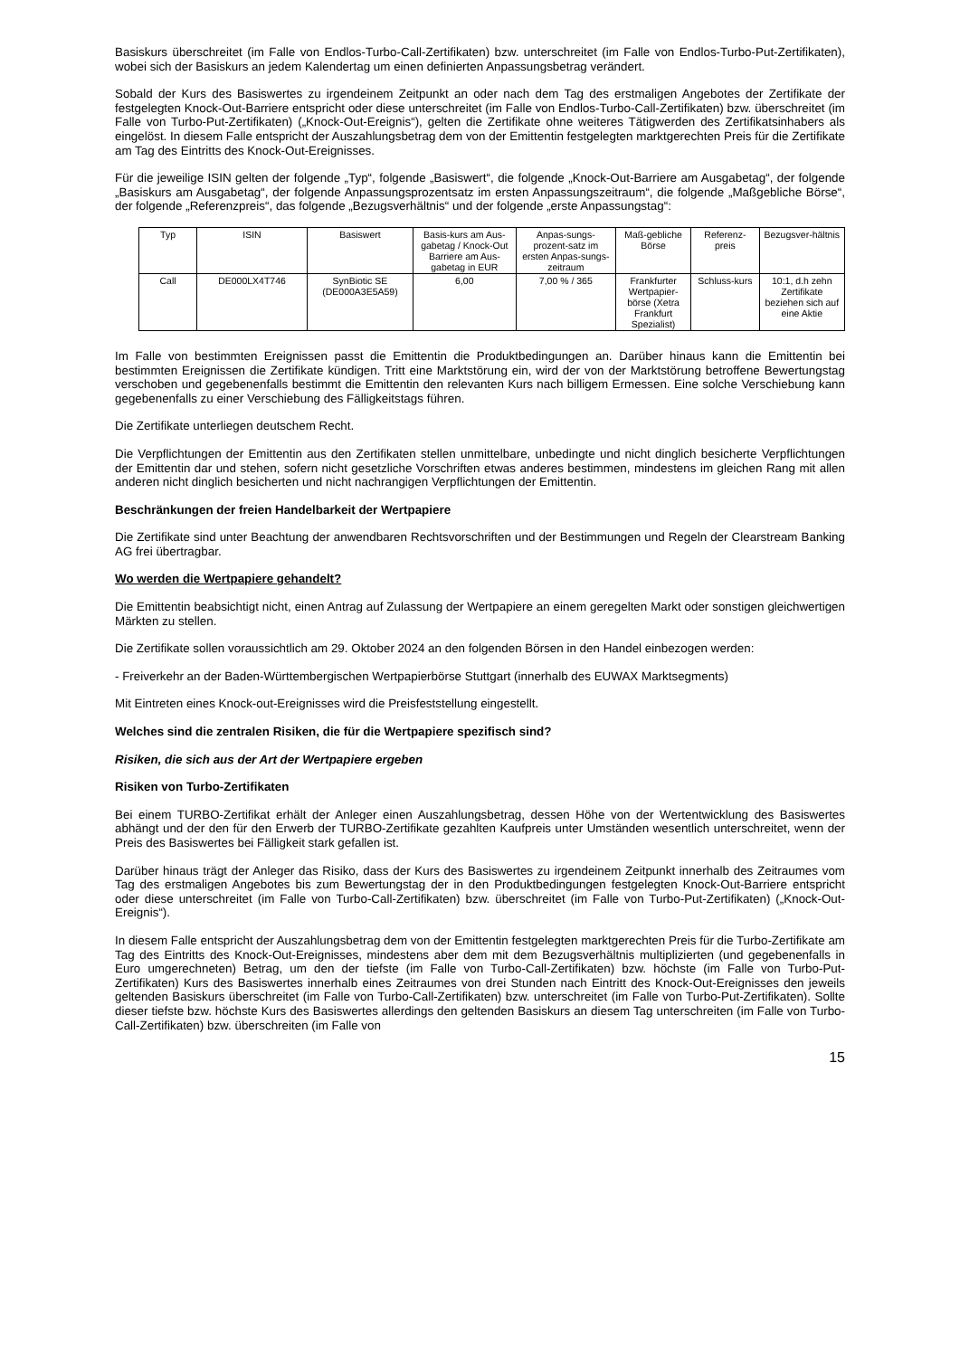Basiskurs überschreitet (im Falle von Endlos-Turbo-Call-Zertifikaten) bzw. unterschreitet (im Falle von Endlos-Turbo-Put-Zertifikaten), wobei sich der Basiskurs an jedem Kalendertag um einen definierten Anpassungsbetrag verändert.
Sobald der Kurs des Basiswertes zu irgendeinem Zeitpunkt an oder nach dem Tag des erstmaligen Angebotes der Zertifikate der festgelegten Knock-Out-Barriere entspricht oder diese unterschreitet (im Falle von Endlos-Turbo-Call-Zertifikaten) bzw. überschreitet (im Falle von Turbo-Put-Zertifikaten) („Knock-Out-Ereignis“), gelten die Zertifikate ohne weiteres Tätigwerden des Zertifikatsinhabers als eingelöst. In diesem Falle entspricht der Auszahlungsbetrag dem von der Emittentin festgelegten marktgerechten Preis für die Zertifikate am Tag des Eintritts des Knock-Out-Ereignisses.
Für die jeweilige ISIN gelten der folgende „Typ“, folgende „Basiswert“, die folgende „Knock-Out-Barriere am Ausgabetag“, der folgende „Basiskurs am Ausgabetag“, der folgende Anpassungsprozentsatz im ersten Anpassungszeitraum“, die folgende „Maßgebliche Börse“, der folgende „Referenzpreis“, das folgende „Bezugsverhältnis“ und der folgende „erste Anpassungstag“:
| Typ | ISIN | Basiswert | Basis-kurs am Aus-gabetag / Knock-Out Barriere am Aus-gabetag in EUR | Anpas-sungs-prozent-satz im ersten Anpas-sungs-zeitraum | Maß-gebliche Börse | Referenz-preis | Bezugsver-hältnis |
| Call | DE000LX4T746 | SynBiotic SE (DE000A3E5A59) | 6,00 | 7,00 % / 365 | Frankfurter Wertpapier-börse (Xetra Frankfurt Spezialist) | Schluss-kurs | 10:1, d.h zehn Zertifikate beziehen sich auf eine Aktie |
Im Falle von bestimmten Ereignissen passt die Emittentin die Produktbedingungen an. Darüber hinaus kann die Emittentin bei bestimmten Ereignissen die Zertifikate kündigen. Tritt eine Marktstörung ein, wird der von der Marktstörung betroffene Bewertungstag verschoben und gegebenenfalls bestimmt die Emittentin den relevanten Kurs nach billigem Ermessen. Eine solche Verschiebung kann gegebenenfalls zu einer Verschiebung des Fälligkeitstags führen.
Die Zertifikate unterliegen deutschem Recht.
Die Verpflichtungen der Emittentin aus den Zertifikaten stellen unmittelbare, unbedingte und nicht dinglich besicherte Verpflichtungen der Emittentin dar und stehen, sofern nicht gesetzliche Vorschriften etwas anderes bestimmen, mindestens im gleichen Rang mit allen anderen nicht dinglich besicherten und nicht nachrangigen Verpflichtungen der Emittentin.
Beschränkungen der freien Handelbarkeit der Wertpapiere
Die Zertifikate sind unter Beachtung der anwendbaren Rechtsvorschriften und der Bestimmungen und Regeln der Clearstream Banking AG frei übertragbar.
Wo werden die Wertpapiere gehandelt?
Die Emittentin beabsichtigt nicht, einen Antrag auf Zulassung der Wertpapiere an einem geregelten Markt oder sonstigen gleichwertigen Märkten zu stellen.
Die Zertifikate sollen voraussichtlich am 29. Oktober 2024 an den folgenden Börsen in den Handel einbezogen werden:
- Freiverkehr an der Baden-Württembergischen Wertpapierbörse Stuttgart (innerhalb des EUWAX Marktsegments)
Mit Eintreten eines Knock-out-Ereignisses wird die Preisfeststellung eingestellt.
Welches sind die zentralen Risiken, die für die Wertpapiere spezifisch sind?
Risiken, die sich aus der Art der Wertpapiere ergeben
Risiken von Turbo-Zertifikaten
Bei einem TURBO-Zertifikat erhält der Anleger einen Auszahlungsbetrag, dessen Höhe von der Wertentwicklung des Basiswertes abhängt und der den für den Erwerb der TURBO-Zertifikate gezahlten Kaufpreis unter Umständen wesentlich unterschreitet, wenn der Preis des Basiswertes bei Fälligkeit stark gefallen ist.
Darüber hinaus trägt der Anleger das Risiko, dass der Kurs des Basiswertes zu irgendeinem Zeitpunkt innerhalb des Zeitraumes vom Tag des erstmaligen Angebotes bis zum Bewertungstag der in den Produktbedingungen festgelegten Knock-Out-Barriere entspricht oder diese unterschreitet (im Falle von Turbo-Call-Zertifikaten) bzw. überschreitet (im Falle von Turbo-Put-Zertifikaten) („Knock-Out-Ereignis“).
In diesem Falle entspricht der Auszahlungsbetrag dem von der Emittentin festgelegten marktgerechten Preis für die Turbo-Zertifikate am Tag des Eintritts des Knock-Out-Ereignisses, mindestens aber dem mit dem Bezugsverhältnis multiplizierten (und gegebenenfalls in Euro umgerechneten) Betrag, um den der tiefste (im Falle von Turbo-Call-Zertifikaten) bzw. höchste (im Falle von Turbo-Put-Zertifikaten) Kurs des Basiswertes innerhalb eines Zeitraumes von drei Stunden nach Eintritt des Knock-Out-Ereignisses den jeweils geltenden Basiskurs überschreitet (im Falle von Turbo-Call-Zertifikaten) bzw. unterschreitet (im Falle von Turbo-Put-Zertifikaten). Sollte dieser tiefste bzw. höchste Kurs des Basiswertes allerdings den geltenden Basiskurs an diesem Tag unterschreiten (im Falle von Turbo-Call-Zertifikaten) bzw. überschreiten (im Falle von
15